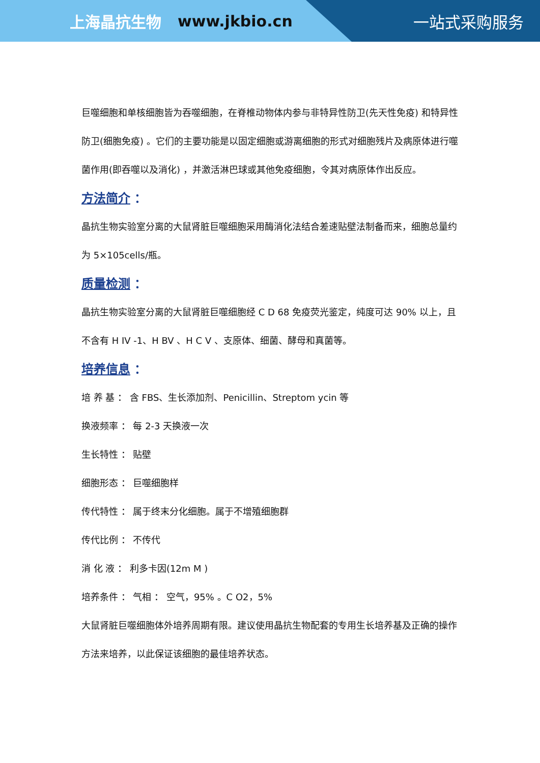上海晶抗生物 www.jkbio.cn 一站式采购服务
巨噬细胞和单核细胞皆为吞噬细胞，在脊椎动物体内参与非特异性防卫(先天性免疫) 和特异性防卫(细胞免疫) 。它们的主要功能是以固定细胞或游离细胞的形式对细胞残片及病原体进行噬菌作用(即吞噬以及消化) ，并激活淋巴球或其他免疫细胞，令其对病原体作出反应。
方法简介 ：
晶抗生物实验室分离的大鼠肾脏巨噬细胞采用酶消化法结合差速贴壁法制备而来，细胞总量约为 5×105cells/瓶。
质量检测 ：
晶抗生物实验室分离的大鼠肾脏巨噬细胞经 C D 68 免疫荧光鉴定，纯度可达 90% 以上，且不含有 H IV -1、H BV 、H C V 、支原体、细菌、酵母和真菌等。
培养信息 ：
培 养 基 ： 含 FBS、生长添加剂、Penicillin、Streptom ycin 等
换液频率 ： 每 2-3 天换液一次
生长特性 ： 贴壁
细胞形态 ： 巨噬细胞样
传代特性 ： 属于终末分化细胞。属于不增殖细胞群
传代比例 ： 不传代
消 化 液 ： 利多卡因(12m M )
培养条件 ： 气相 ： 空气，95% 。C O2，5%
大鼠肾脏巨噬细胞体外培养周期有限。建议使用晶抗生物配套的专用生长培养基及正确的操作方法来培养，以此保证该细胞的最佳培养状态。